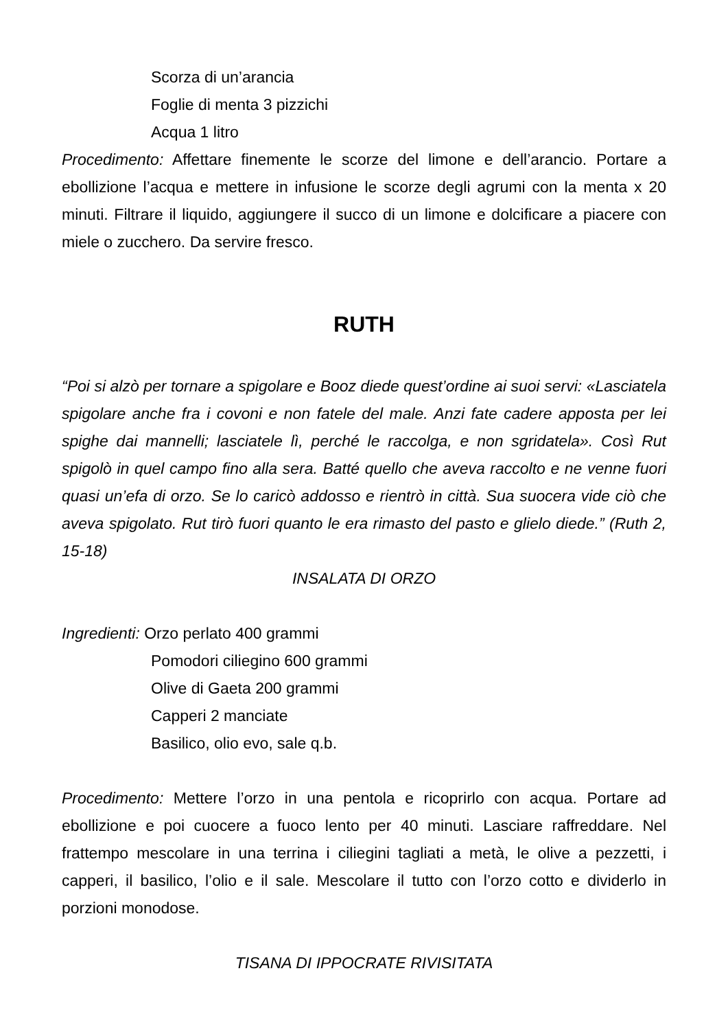Scorza di un’arancia
Foglie di menta 3 pizzichi
Acqua 1 litro
Procedimento: Affettare finemente le scorze del limone e dell’arancio. Portare a ebollizione l’acqua e mettere in infusione le scorze degli agrumi con la menta x 20 minuti. Filtrare il liquido, aggiungere il succo di un limone e dolcificare a piacere con miele o zucchero. Da servire fresco.
RUTH
“Poi si alzò per tornare a spigolare e Booz diede quest’ordine ai suoi servi: «Lasciatela spigolare anche fra i covoni e non fatele del male. Anzi fate cadere apposta per lei spighe dai mannelli; lasciatele lì, perché le raccolga, e non sgridatela». Così Rut spigolò in quel campo fino alla sera. Batté quello che aveva raccolto e ne venne fuori quasi un’efa di orzo. Se lo caricò addosso e rientrò in città. Sua suocera vide ciò che aveva spigolato. Rut tirò fuori quanto le era rimasto del pasto e glielo diede.” (Ruth 2, 15-18)
INSALATA DI ORZO
Ingredienti: Orzo perlato 400 grammi
Pomodori ciliegino 600 grammi
Olive di Gaeta 200 grammi
Capperi 2 manciate
Basilico, olio evo, sale q.b.
Procedimento: Mettere l’orzo in una pentola e ricoprirlo con acqua. Portare ad ebollizione e poi cuocere a fuoco lento per 40 minuti. Lasciare raffreddare. Nel frattempo mescolare in una terrina i ciliegini tagliati a metà, le olive a pezzetti, i capperi, il basilico, l’olio e il sale. Mescolare il tutto con l’orzo cotto e dividerlo in porzioni monodose.
TISANA DI IPPOCRATE RIVISITATA